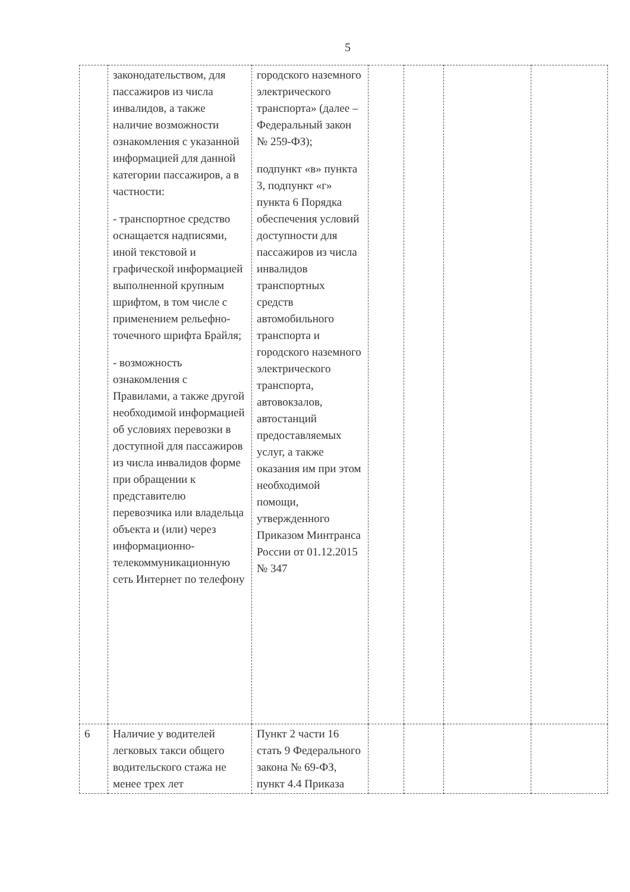5
| | законодательством, для пассажиров из числа инвалидов, а также наличие возможности ознакомления с указанной информацией для данной категории пассажиров, а в частности: - транспортное средство оснащается надписями, иной текстовой и графической информацией выполненной крупным шрифтом, в том числе с применением рельефно-точечного шрифта Брайля; - возможность ознакомления с Правилами, а также другой необходимой информацией об условиях перевозки в доступной для пассажиров из числа инвалидов форме при обращении к представителю перевозчика или владельца объекта и (или) через информационно-телекоммуникационную сеть Интернет по телефону | городского наземного электрического транспорта» (далее – Федеральный закон № 259-ФЗ); подпункт «в» пункта 3, подпункт «г» пункта 6 Порядка обеспечения условий доступности для пассажиров из числа инвалидов транспортных средств автомобильного транспорта и городского наземного электрического транспорта, автовокзалов, автостанций предоставляемых услуг, а также оказания им при этом необходимой помощи, утвержденного Приказом Минтранса России от 01.12.2015 № 347 | | | | |
| 6 | Наличие у водителей легковых такси общего водительского стажа не менее трех лет | Пункт 2 части 16 стать 9 Федерального закона № 69-ФЗ, пункт 4.4 Приказа | | | | |